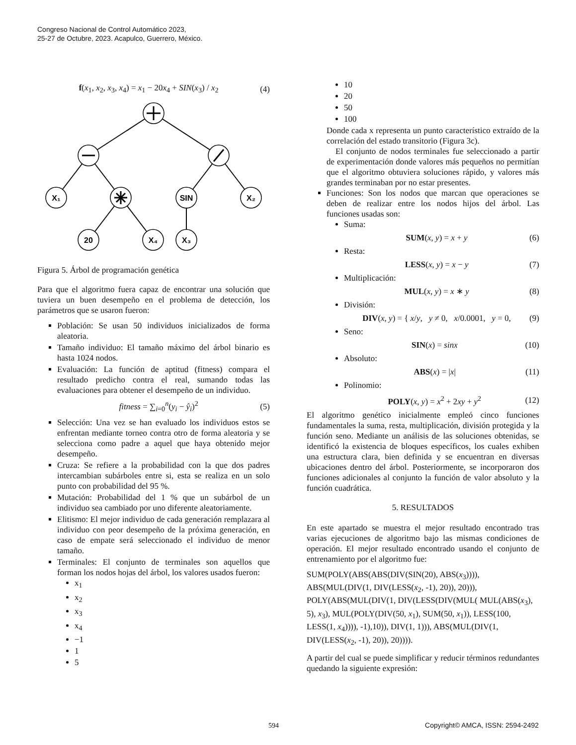Congreso Nacional de Control Automático 2023,
25-27 de Octubre, 2023. Acapulco, Guerrero, México.
f(x<sub>1</sub>, x<sub>2</sub>, x<sub>3</sub>, x<sub>4</sub>) = x<sub>1</sub> − 20x<sub>4</sub> + SIN(x<sub>3</sub>) / x<sub>2</sub> (4)
X₁
SIN
X₂
20
X₄
X₃
Figura 5. Árbol de programación genética
Para que el algoritmo fuera capaz de encontrar una solución que tuviera un buen desempeño en el problema de detección, los parámetros que se usaron fueron:
Población: Se usan 50 individuos inicializados de forma aleatoria.
Tamaño individuo: El tamaño máximo del árbol binario es hasta 1024 nodos.
Evaluación: La función de aptitud (fitness) compara el resultado predicho contra el real, sumando todas las evaluaciones para obtener el desempeño de un individuo.
fitness = ∑<sub>i=0</sub><sup>n</sup>(y<sub>i</sub> − ŷ<sub>i</sub>)<sup>2</sup> (5)
Selección: Una vez se han evaluado los individuos estos se enfrentan mediante torneo contra otro de forma aleatoria y se selecciona como padre a aquel que haya obtenido mejor desempeño.
Cruza: Se refiere a la probabilidad con la que dos padres intercambian subárboles entre si, esta se realiza en un solo punto con probabilidad del 95 %.
Mutación: Probabilidad del 1 % que un subárbol de un individuo sea cambiado por uno diferente aleatoriamente.
Elitismo: El mejor individuo de cada generación remplazara al individuo con peor desempeño de la próxima generación, en caso de empate será seleccionado el individuo de menor tamaño.
Terminales: El conjunto de terminales son aquellos que forman los nodos hojas del árbol, los valores usados fueron:
x<sub>1</sub>
x<sub>2</sub>
x<sub>3</sub>
x<sub>4</sub>
−1
1
5
10
20
50
100
Donde cada x representa un punto característico extraído de la correlación del estado transitorio (Figura 3c).
El conjunto de nodos terminales fue seleccionado a partir de experimentación donde valores más pequeños no permitían que el algoritmo obtuviera soluciones rápido, y valores más grandes terminaban por no estar presentes.
Funciones: Son los nodos que marcan que operaciones se deben de realizar entre los nodos hijos del árbol. Las funciones usadas son:
Suma:
SUM(x, y) = x + y (6)
Resta:
LESS(x, y) = x − y (7)
Multiplicación:
MUL(x, y) = x ∗ y (8)
División:
DIV(x, y) = { x/y, y ≠ 0, x/0.0001, y = 0, (9)
Seno:
SIN(x) = sinx (10)
Absoluto:
ABS(x) = |x| (11)
Polinomio:
POLY(x, y) = x<sup>2</sup> + 2xy + y<sup>2</sup> (12)
El algoritmo genético inicialmente empleó cinco funciones fundamentales la suma, resta, multiplicación, división protegida y la función seno. Mediante un análisis de las soluciones obtenidas, se identificó la existencia de bloques específicos, los cuales exhiben una estructura clara, bien definida y se encuentran en diversas ubicaciones dentro del árbol. Posteriormente, se incorporaron dos funciones adicionales al conjunto la función de valor absoluto y la función cuadrática.
5. RESULTADOS
En este apartado se muestra el mejor resultado encontrado tras varias ejecuciones de algoritmo bajo las mismas condiciones de operación. El mejor resultado encontrado usando el conjunto de entrenamiento por el algoritmo fue:
SUM(POLY(ABS(ABS(DIV(SIN(20), ABS(x<sub>3</sub>)))), ABS(MUL(DIV(1, DIV(LESS(x<sub>2</sub>, -1), 20)), 20))), POLY(ABS(MUL(DIV(1, DIV(LESS(DIV(MUL( MUL(ABS(x<sub>3</sub>), 5), x<sub>3</sub>), MUL(POLY(DIV(50, x<sub>1</sub>), SUM(50, x<sub>1</sub>)), LESS(100, LESS(1, x<sub>4</sub>)))), -1),10)), DIV(1, 1))), ABS(MUL(DIV(1, DIV(LESS(x<sub>2</sub>, -1), 20)), 20)))).
A partir del cual se puede simplificar y reducir términos redundantes quedando la siguiente expresión:
594 Copyright© AMCA, ISSN: 2594-2492